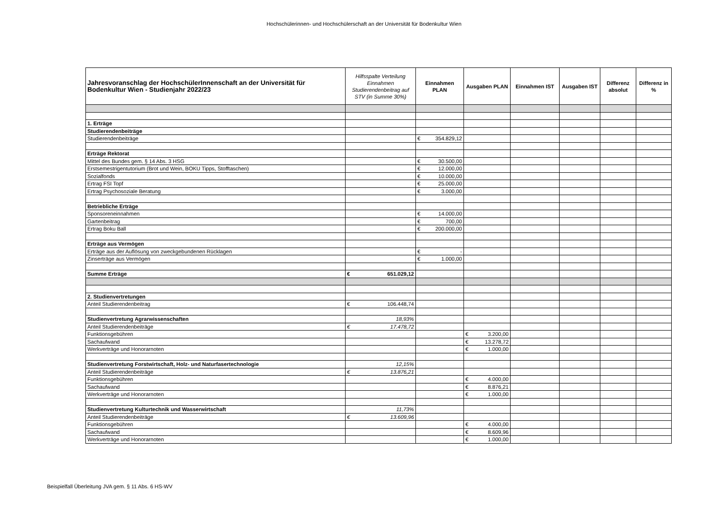Hochschülerinnen- und Hochschülerschaft an der Universität für Bodenkultur Wien
| Jahresvoranschlag der HochschülerInnenschaft an der Universität für Bodenkultur Wien - Studienjahr 2022/23 | Hilfsspalte Verteilung Einnahmen Studierendenbeitrag auf STV (in Summe 30%) | Einnahmen PLAN | Ausgaben PLAN | Einnahmen IST | Ausgaben IST | Differenz absolut | Differenz in % |
| --- | --- | --- | --- | --- | --- | --- | --- |
| 1. Erträge | | | | | | | |
| Studierendenbeiträge | | | | | | | |
| Studierendenbeiträge | | € 354.829,12 | | | | | |
| Erträge Rektorat | | | | | | | |
| Mittel des Bundes gem. § 14 Abs. 3 HSG | | € 30.500,00 | | | | | |
| Erstsemestrigentutorium (Brot und Wein, BOKU Tipps, Stofftaschen) | | € 12.000,00 | | | | | |
| Sozialfonds | | € 10.000,00 | | | | | |
| Ertrag FSI Topf | | € 25.000,00 | | | | | |
| Ertrag Psychosoziale Beratung | | € 3.000,00 | | | | | |
| Betriebliche Erträge | | | | | | | |
| Sponsoreneinnahmen | | € 14.000,00 | | | | | |
| Gartenbeitrag | | € 700,00 | | | | | |
| Ertrag Boku Ball | | € 200.000,00 | | | | | |
| Erträge aus Vermögen | | | | | | | |
| Erträge aus der Auflösung von zweckgebundenen Rücklagen | | € - | | | | | |
| Zinserträge aus Vermögen | | € 1.000,00 | | | | | |
| Summe Erträge | € 651.029,12 | | | | | | |
| 2. Studienvertretungen | | | | | | | |
| Anteil Studierendenbeitrag | € 106.448,74 | | | | | | |
| Studienvertretung Agrarwissenschaften | 18,93% | | | | | | |
| Anteil Studierendenbeiträge | € 17.478,72 | | | | | | |
| Funktionsgebühren | | | € 3.200,00 | | | | |
| Sachaufwand | | | € 13.278,72 | | | | |
| Werkverträge und Honorarnoten | | | € 1.000,00 | | | | |
| Studienvertretung Forstwirtschaft, Holz- und Naturfasertechnologie | 12,15% | | | | | | |
| Anteil Studierendenbeiträge | € 13.876,21 | | | | | | |
| Funktionsgebühren | | | € 4.000,00 | | | | |
| Sachaufwand | | | € 8.876,21 | | | | |
| Werkverträge und Honorarnoten | | | € 1.000,00 | | | | |
| Studienvertretung Kulturtechnik und Wasserwirtschaft | 11,73% | | | | | | |
| Anteil Studierendenbeiträge | € 13.609,96 | | | | | | |
| Funktionsgebühren | | | € 4.000,00 | | | | |
| Sachaufwand | | | € 8.609,96 | | | | |
| Werkverträge und Honorarnoten | | | € 1.000,00 | | | | |
Beispielfall Überleitung JVA gem. § 11 Abs. 6 HS-WV